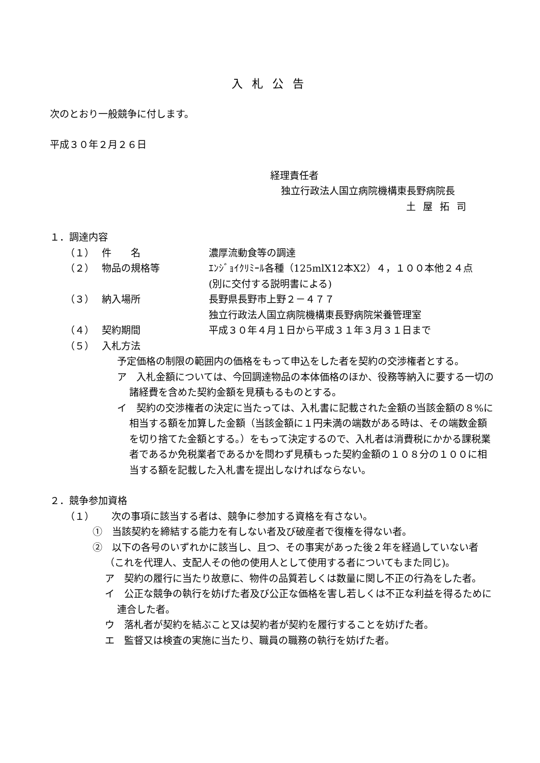入札公告
次のとおり一般競争に付します。
平成３０年２月２６日
経理責任者
独立行政法人国立病院機構東長野病院長
土屋拓司
１．調達内容
（１） 件　　名 濃厚流動食等の調達
（２） 物品の規格等 ｴﾝｼﾞｮｲｸﾘﾐｰﾙ各種（125mlX12本X2）４，１００本他２４点
(別に交付する説明書による)
（３） 納入場所 長野県長野市上野２－４７７
独立行政法人国立病院機構東長野病院栄養管理室
（４） 契約期間 平成３０年４月１日から平成３１年３月３１日まで
（５） 入札方法
予定価格の制限の範囲内の価格をもって申込をした者を契約の交渉権者とする。
ア　入札金額については、今回調達物品の本体価格のほか、役務等納入に要する一切の諸経費を含めた契約金額を見積もるものとする。
イ　契約の交渉権者の決定に当たっては、入札書に記載された金額の当該金額の８%に相当する額を加算した金額（当該金額に１円未満の端数がある時は、その端数金額を切り捨てた金額とする。）をもって決定するので、入札者は消費税にかかる課税業者であるか免税業者であるかを問わず見積もった契約金額の１０８分の１００に相当する額を記載した入札書を提出しなければならない。
２．競争参加資格
（１）　次の事項に該当する者は、競争に参加する資格を有さない。
①　当該契約を締結する能力を有しない者及び破産者で復権を得ない者。
②　以下の各号のいずれかに該当し、且つ、その事実があった後２年を経過していない者（これを代理人、支配人その他の使用人として使用する者についてもまた同じ)。
ア　契約の履行に当たり故意に、物件の品質若しくは数量に関し不正の行為をした者。
イ　公正な競争の執行を妨げた者及び公正な価格を害し若しくは不正な利益を得るために連合した者。
ウ　落札者が契約を結ぶこと又は契約者が契約を履行することを妨げた者。
エ　監督又は検査の実施に当たり、職員の職務の執行を妨げた者。